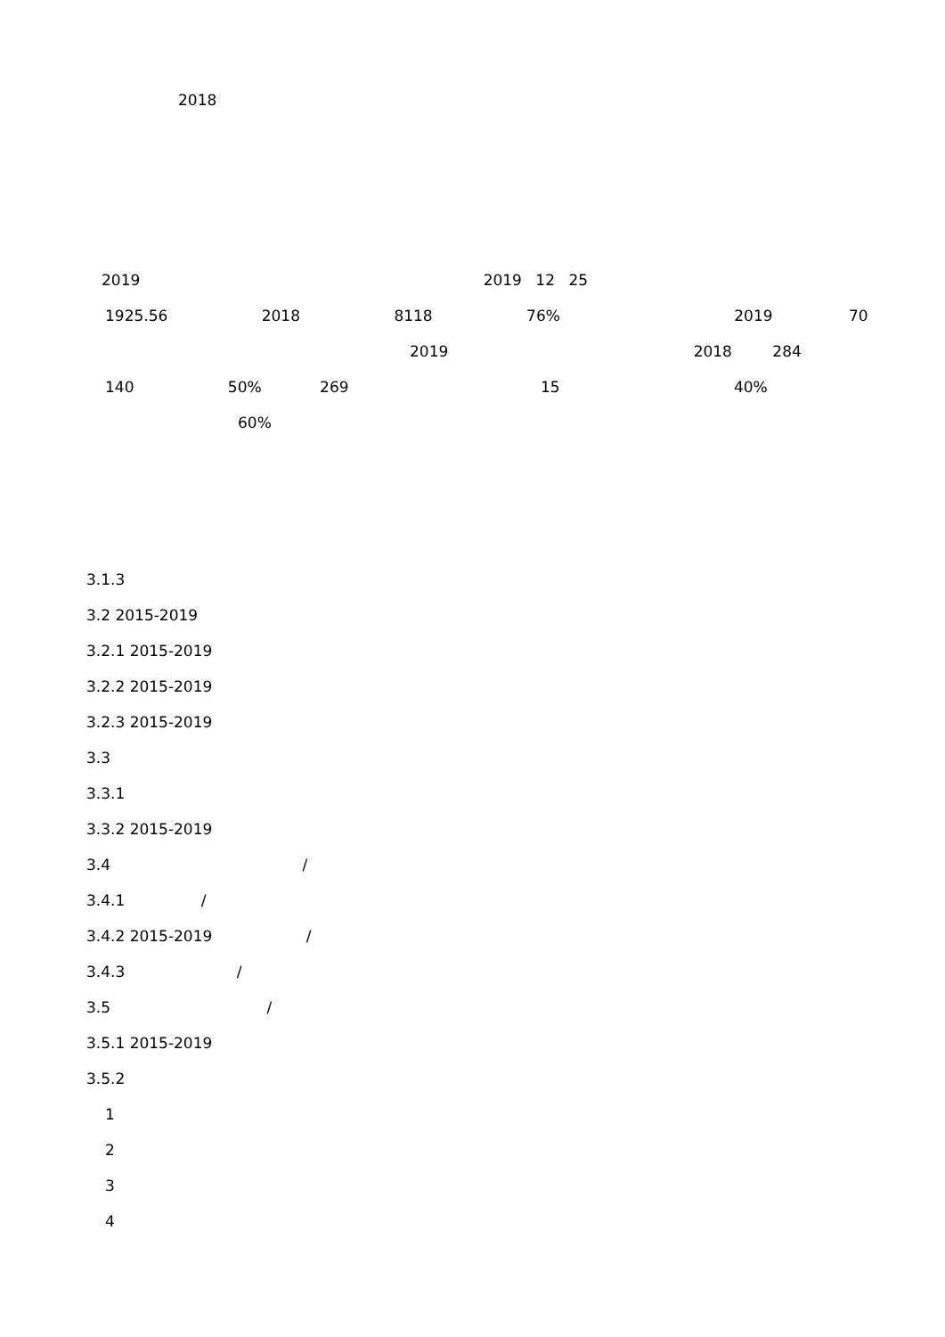2018
2019 2019 12 25
1925.56 2018 8118 76% 2019 70
2019 2018 284
140 50% 269 15 40%
60%
3.1.3
3.2 2015-2019
3.2.1 2015-2019
3.2.2 2015-2019
3.2.3 2015-2019
3.3
3.3.1
3.3.2 2015-2019
3.4 /
3.4.1 /
3.4.2 2015-2019 /
3.4.3 /
3.5 /
3.5.1 2015-2019
3.5.2
1
2
3
4